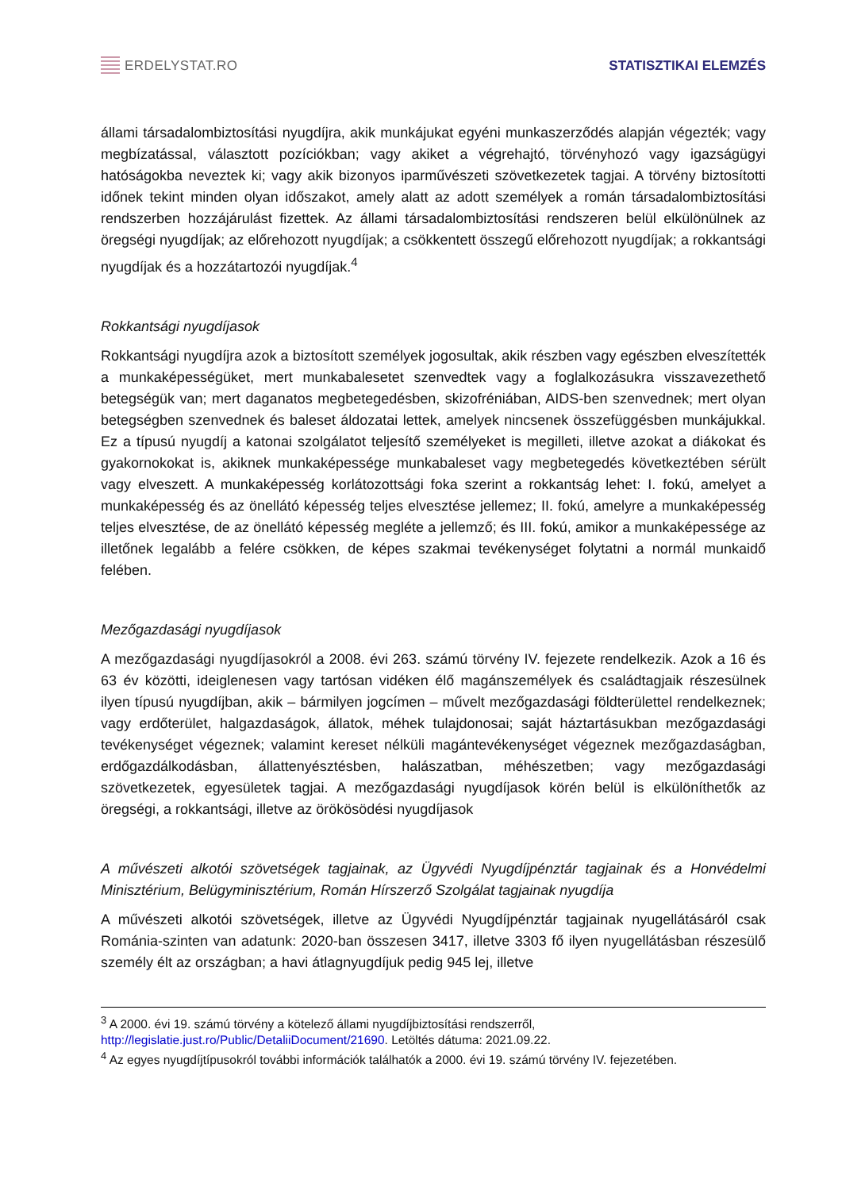ERDELYSTAT.RO STATISZTIKAI ELEMZÉS
állami társadalombiztosítási nyugdíjra, akik munkájukat egyéni munkaszerződés alapján végezték; vagy megbízatással, választott pozíciókban; vagy akiket a végrehajtó, törvényhozó vagy igazságügyi hatóságokba neveztek ki; vagy akik bizonyos iparművészeti szövetkezetek tagjai. A törvény biztosítotti időnek tekint minden olyan időszakot, amely alatt az adott személyek a román társadalombiztosítási rendszerben hozzájárulást fizettek. Az állami társadalombiztosítási rendszeren belül elkülönülnek az öregségi nyugdíjak; az előrehozott nyugdíjak; a csökkentett összegű előrehozott nyugdíjak; a rokkantsági nyugdíjak és a hozzátartozói nyugdíjak.<sup>4</sup>
Rokkantsági nyugdíjasok
Rokkantsági nyugdíjra azok a biztosított személyek jogosultak, akik részben vagy egészben elveszítették a munkaképességüket, mert munkabalesetet szenvedtek vagy a foglalkozásukra visszavezethető betegségük van; mert daganatos megbetegedésben, skizofréniában, AIDS-ben szenvednek; mert olyan betegségben szenvednek és baleset áldozatai lettek, amelyek nincsenek összefüggésben munkájukkal. Ez a típusú nyugdíj a katonai szolgálatot teljesítő személyeket is megilleti, illetve azokat a diákokat és gyakornokokat is, akiknek munkaképessége munkabaleset vagy megbetegedés következtében sérült vagy elveszett. A munkaképesség korlátozottsági foka szerint a rokkantság lehet: I. fokú, amelyet a munkaképesség és az önellátó képesség teljes elvesztése jellemez; II. fokú, amelyre a munkaképesség teljes elvesztése, de az önellátó képesség megléte a jellemző; és III. fokú, amikor a munkaképessége az illetőnek legalább a felére csökken, de képes szakmai tevékenységet folytatni a normál munkaidő felében.
Mezőgazdasági nyugdíjasok
A mezőgazdasági nyugdíjasokról a 2008. évi 263. számú törvény IV. fejezete rendelkezik. Azok a 16 és 63 év közötti, ideiglenesen vagy tartósan vidéken élő magánszemélyek és családtagjaik részesülnek ilyen típusú nyugdíjban, akik – bármilyen jogcímen – művelt mezőgazdasági földterülettel rendelkeznek; vagy erdőterület, halgazdaságok, állatok, méhek tulajdonosai; saját háztartásukban mezőgazdasági tevékenységet végeznek; valamint kereset nélküli magántevékenységet végeznek mezőgazdaságban, erdőgazdálkodásban, állattenyésztésben, halászatban, méhészetben; vagy mezőgazdasági szövetkezetek, egyesületek tagjai. A mezőgazdasági nyugdíjasok körén belül is elkülöníthetők az öregségi, a rokkantsági, illetve az örökösödési nyugdíjasok
A művészeti alkotói szövetségek tagjainak, az Ügyvédi Nyugdíjpénztár tagjainak és a Honvédelmi Minisztérium, Belügyminisztérium, Román Hírszerző Szolgálat tagjainak nyugdíja
A művészeti alkotói szövetségek, illetve az Ügyvédi Nyugdíjpénztár tagjainak nyugellátásáról csak Románia-szinten van adatunk: 2020-ban összesen 3417, illetve 3303 fő ilyen nyugellátásban részesülő személy élt az országban; a havi átlagnyugdíjuk pedig 945 lej, illetve
<sup>3</sup> A 2000. évi 19. számú törvény a kötelező állami nyugdíjbiztosítási rendszerről, http://legislatie.just.ro/Public/DetaliiDocument/21690. Letöltés dátuma: 2021.09.22.
<sup>4</sup> Az egyes nyugdíjtípusokról további információk találhatók a 2000. évi 19. számú törvény IV. fejezetében.